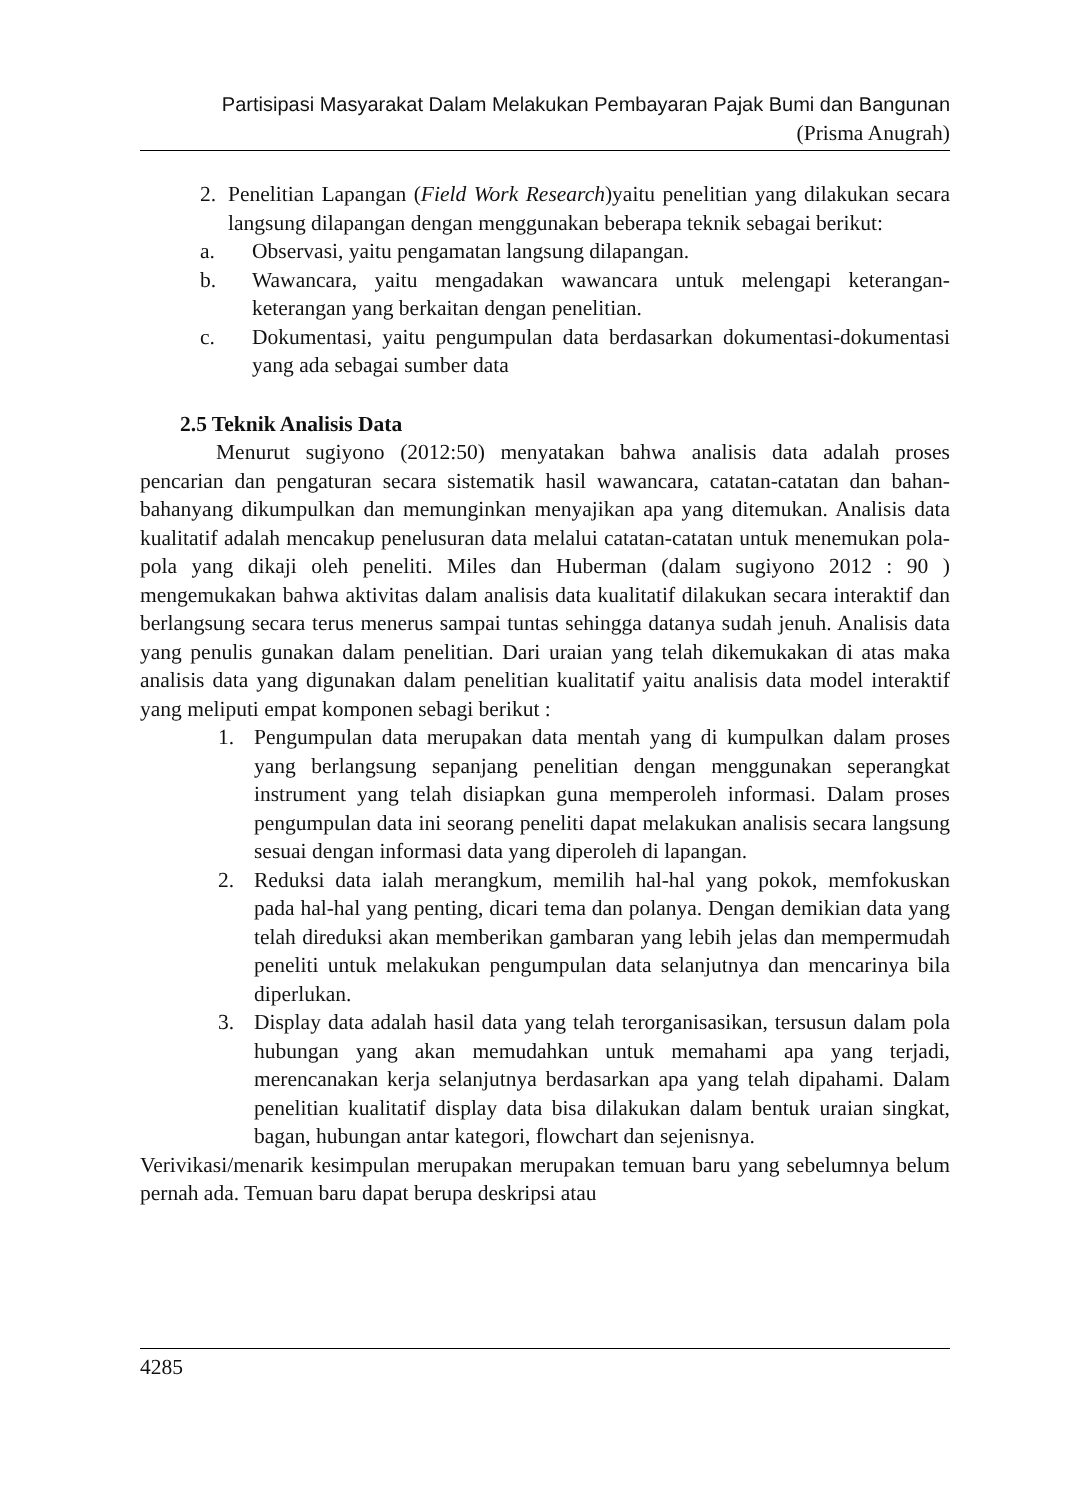Partisipasi Masyarakat Dalam Melakukan Pembayaran Pajak Bumi dan Bangunan
(Prisma Anugrah)
2. Penelitian Lapangan (Field Work Research)yaitu penelitian yang dilakukan secara langsung dilapangan dengan menggunakan beberapa teknik sebagai berikut:
a. Observasi, yaitu pengamatan langsung dilapangan.
b. Wawancara, yaitu mengadakan wawancara untuk melengapi keterangan-keterangan yang berkaitan dengan penelitian.
c. Dokumentasi, yaitu pengumpulan data berdasarkan dokumentasi-dokumentasi yang ada sebagai sumber data
2.5 Teknik Analisis Data
Menurut sugiyono (2012:50) menyatakan bahwa analisis data adalah proses pencarian dan pengaturan secara sistematik hasil wawancara, catatan-catatan dan bahan-bahanyang dikumpulkan dan memunginkan menyajikan apa yang ditemukan. Analisis data kualitatif adalah mencakup penelusuran data melalui catatan-catatan untuk menemukan pola-pola yang dikaji oleh peneliti. Miles dan Huberman (dalam sugiyono 2012 : 90 ) mengemukakan bahwa aktivitas dalam analisis data kualitatif dilakukan secara interaktif dan berlangsung secara terus menerus sampai tuntas sehingga datanya sudah jenuh. Analisis data yang penulis gunakan dalam penelitian. Dari uraian yang telah dikemukakan di atas maka analisis data yang digunakan dalam penelitian kualitatif yaitu analisis data model interaktif yang meliputi empat komponen sebagi berikut :
1. Pengumpulan data merupakan data mentah yang di kumpulkan dalam proses yang berlangsung sepanjang penelitian dengan menggunakan seperangkat instrument yang telah disiapkan guna memperoleh informasi. Dalam proses pengumpulan data ini seorang peneliti dapat melakukan analisis secara langsung sesuai dengan informasi data yang diperoleh di lapangan.
2. Reduksi data ialah merangkum, memilih hal-hal yang pokok, memfokuskan pada hal-hal yang penting, dicari tema dan polanya. Dengan demikian data yang telah direduksi akan memberikan gambaran yang lebih jelas dan mempermudah peneliti untuk melakukan pengumpulan data selanjutnya dan mencarinya bila diperlukan.
3. Display data adalah hasil data yang telah terorganisasikan, tersusun dalam pola hubungan yang akan memudahkan untuk memahami apa yang terjadi, merencanakan kerja selanjutnya berdasarkan apa yang telah dipahami. Dalam penelitian kualitatif display data bisa dilakukan dalam bentuk uraian singkat, bagan, hubungan antar kategori, flowchart dan sejenisnya.
Verivikasi/menarik kesimpulan merupakan merupakan temuan baru yang sebelumnya belum pernah ada. Temuan baru dapat berupa deskripsi atau
4285